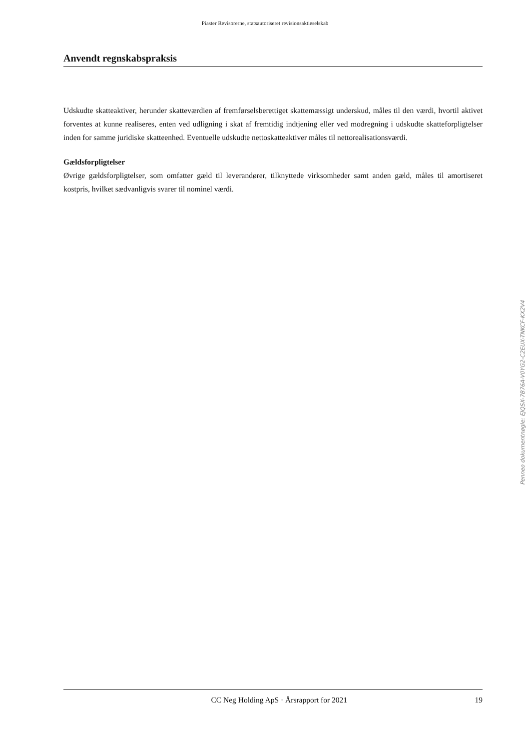Piaster Revisorerne, statsautoriseret revisionsaktieselskab
Anvendt regnskabspraksis
Udskudte skatteaktiver, herunder skatteværdien af fremførselsberettiget skattemæssigt underskud, måles til den værdi, hvortil aktivet forventes at kunne realiseres, enten ved udligning i skat af fremtidig indtjening eller ved modregning i udskudte skatteforpligtelser inden for samme juridiske skatteenhed. Eventuelle udskudte nettoskatteaktiver måles til nettorealisationsværdi.
Gældsforpligtelser
Øvrige gældsforpligtelser, som omfatter gæld til leverandører, tilknyttede virksomheder samt anden gæld, måles til amortiseret kostpris, hvilket sædvanligvis svarer til nominel værdi.
Penneo dokumentnøgle: EJQSX-7B76A-V0YG2-C2EUX-TNKCF-KX2V4
CC Neg Holding ApS · Årsrapport for 2021 19